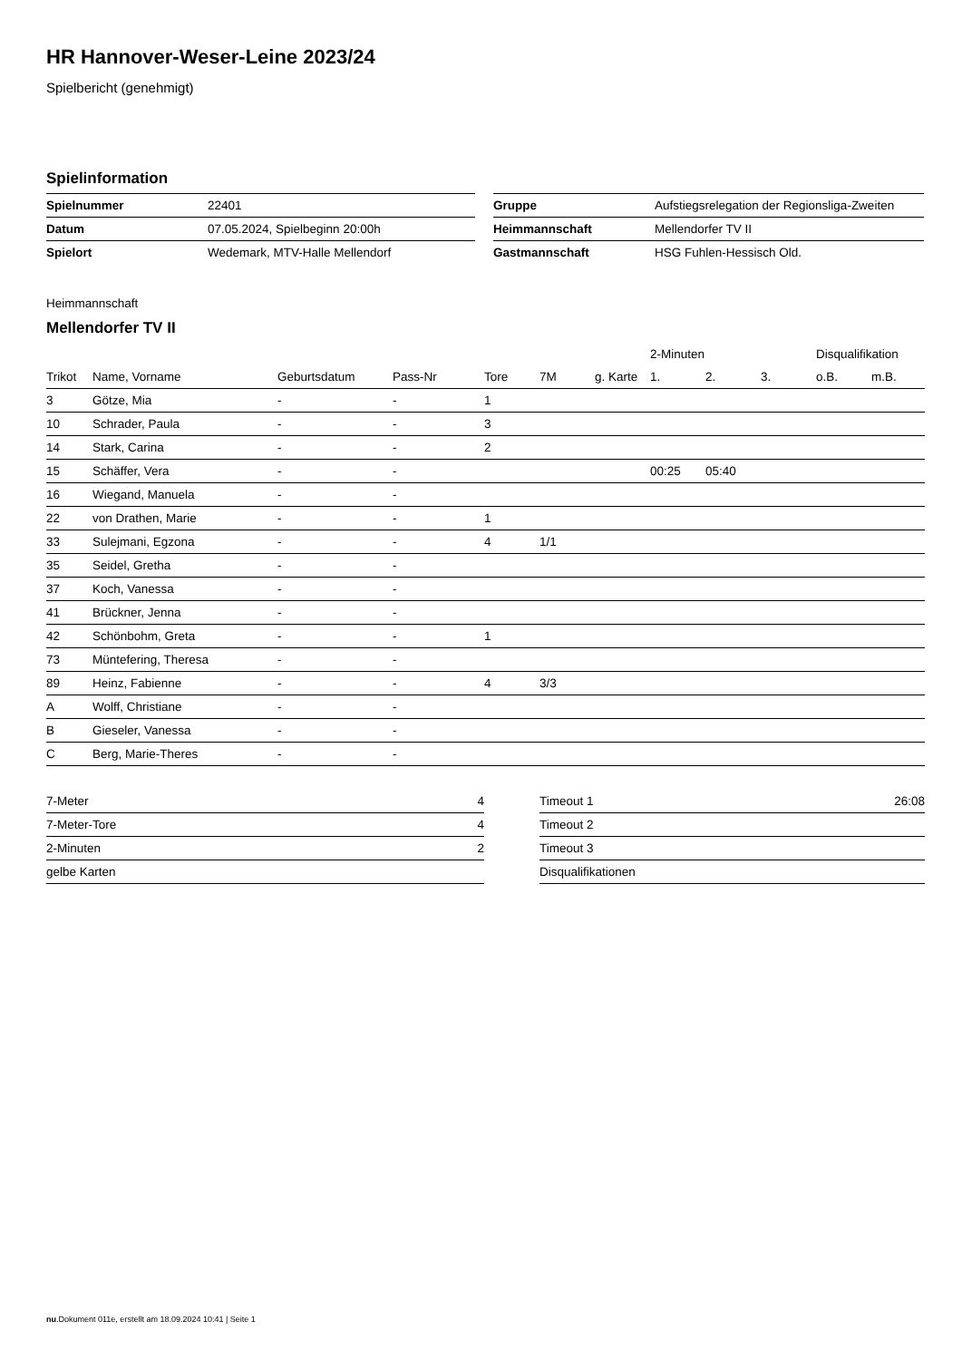HR Hannover-Weser-Leine 2023/24
Spielbericht (genehmigt)
Spielinformation
| Spielnummer | 22401 |
| Datum | 07.05.2024, Spielbeginn 20:00h |
| Spielort | Wedemark, MTV-Halle Mellendorf |
| Gruppe | Aufstiegsrelegation der Regionsliga-Zweiten |
| Heimmannschaft | Mellendorfer TV II |
| Gastmannschaft | HSG Fuhlen-Hessisch Old. |
Heimmannschaft
Mellendorfer TV II
| | | | | | | | 2-Minuten | | | Disqualifikation | |
| --- | --- | --- | --- | --- | --- | --- | --- | --- | --- | --- | --- |
| Trikot | Name, Vorname | Geburtsdatum | Pass-Nr | Tore | 7M | g. Karte | 1. | 2. | 3. | o.B. | m.B. |
| 3 | Götze, Mia | - | - | 1 | | | | | | | |
| 10 | Schrader, Paula | - | - | 3 | | | | | | | |
| 14 | Stark, Carina | - | - | 2 | | | | | | | |
| 15 | Schäffer, Vera | - | - | | | | 00:25 | 05:40 | | | |
| 16 | Wiegand, Manuela | - | - | | | | | | | | |
| 22 | von Drathen, Marie | - | - | 1 | | | | | | | |
| 33 | Sulejmani, Egzona | - | - | 4 | 1/1 | | | | | | |
| 35 | Seidel, Gretha | - | - | | | | | | | | |
| 37 | Koch, Vanessa | - | - | | | | | | | | |
| 41 | Brückner, Jenna | - | - | | | | | | | | |
| 42 | Schönbohm, Greta | - | - | 1 | | | | | | | |
| 73 | Müntefering, Theresa | - | - | | | | | | | | |
| 89 | Heinz, Fabienne | - | - | 4 | 3/3 | | | | | | |
| A | Wolff, Christiane | - | - | | | | | | | | |
| B | Gieseler, Vanessa | - | - | | | | | | | | |
| C | Berg, Marie-Theres | - | - | | | | | | | | |
| 7-Meter | 4 |
| 7-Meter-Tore | 4 |
| 2-Minuten | 2 |
| gelbe Karten | |
| Timeout 1 | 26:08 |
| Timeout 2 | |
| Timeout 3 | |
| Disqualifikationen | |
nu.Dokument 011e, erstellt am 18.09.2024 10:41 | Seite 1